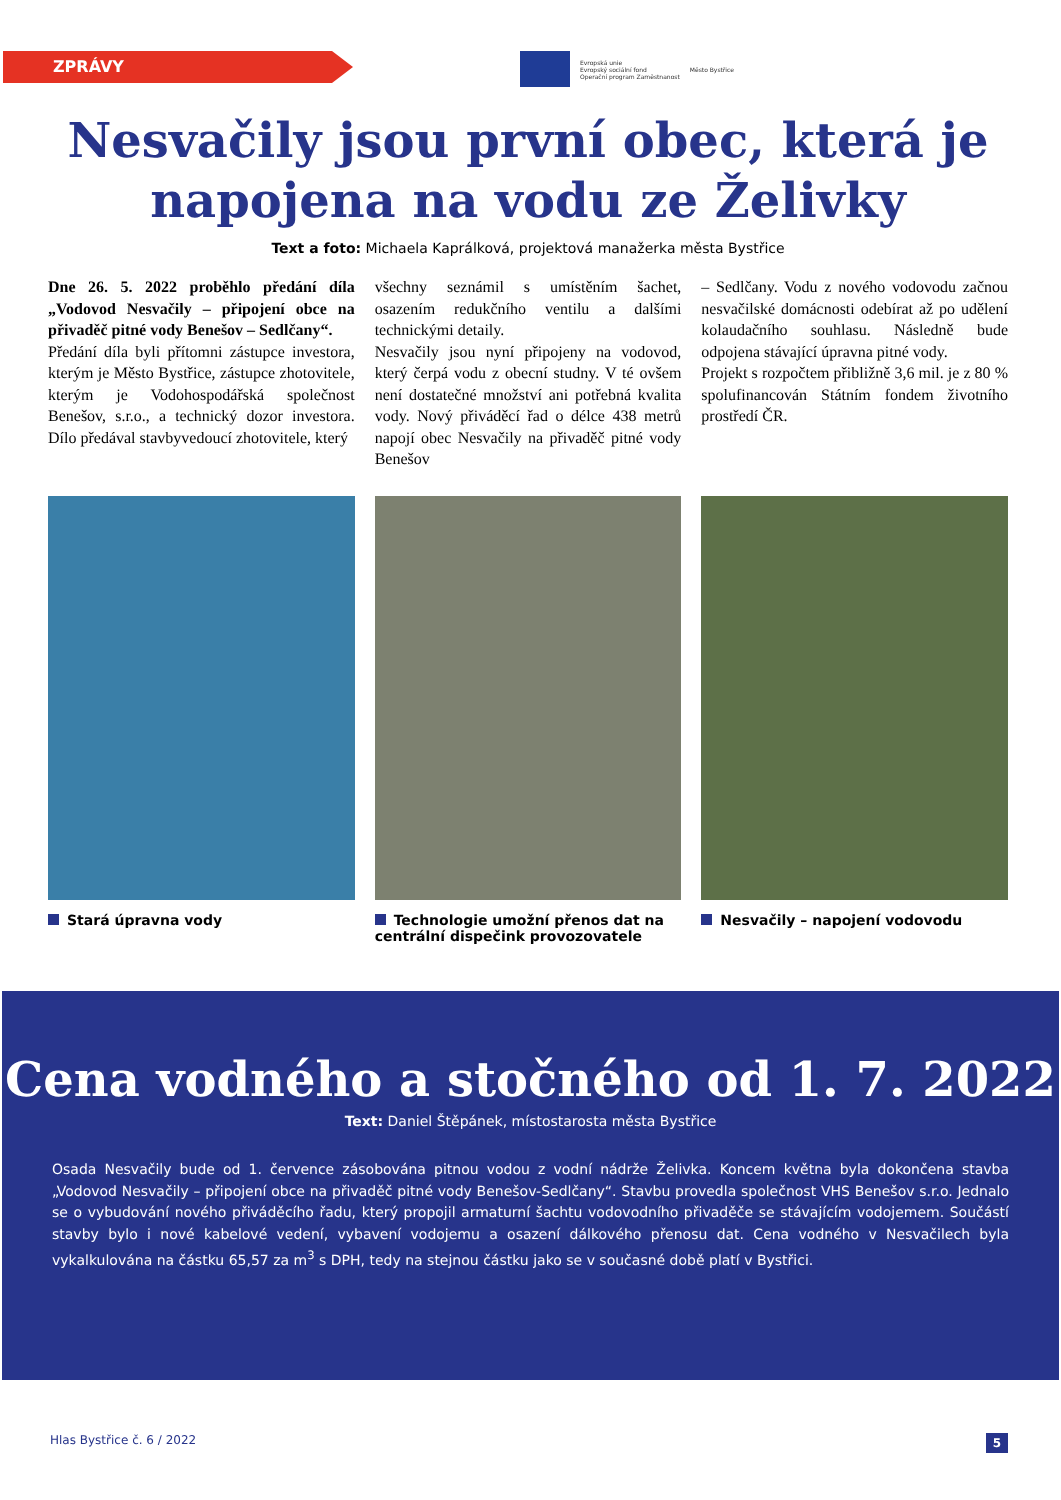ZPRÁVY
Evropská unie
Evropský sociální fond
Operační program Zaměstnanost
Město Bystřice
Nesvačily jsou první obec, která je napojena na vodu ze Želivky
Text a foto: Michaela Kaprálková, projektová manažerka města Bystřice
Dne 26. 5. 2022 proběhlo předání díla „Vodovod Nesvačily – připojení obce na přivaděč pitné vody Benešov – Sedlčany“.
Předání díla byli přítomni zástupce investora, kterým je Město Bystřice, zástupce zhotovitele, kterým je Vodohospodářská společnost Benešov, s.r.o., a technický dozor investora. Dílo předával stavbyvedoucí zhotovitele, který
všechny seznámil s umístěním šachet, osazením redukčního ventilu a dalšími technickými detaily.
Nesvačily jsou nyní připojeny na vodovod, který čerpá vodu z obecní studny. V té ovšem není dostatečné množství ani potřebná kvalita vody. Nový přiváděcí řad o délce 438 metrů napojí obec Nesvačily na přivaděč pitné vody Benešov
– Sedlčany. Vodu z nového vodovodu začnou nesvačilské domácnosti odebírat až po udělení kolaudačního souhlasu. Následně bude odpojena stávající úpravna pitné vody.
Projekt s rozpočtem přibližně 3,6 mil. je z 80 % spolufinancován Státním fondem životního prostředí ČR.
Stará úpravna vody Technologie umožní přenos dat na centrální dispečink provozovatele
Nesvačily – napojení vodovodu
Cena vodného a stočného od 1. 7. 2022
Text: Daniel Štěpánek, místostarosta města Bystřice
Osada Nesvačily bude od 1. července zásobována pitnou vodou z vodní nádrže Želivka. Koncem května byla dokončena stavba „Vodovod Nesvačily – připojení obce na přivaděč pitné vody Benešov-Sedlčany“. Stavbu provedla společnost VHS Benešov s.r.o. Jednalo se o vybudování nového přiváděcího řadu, který propojil armaturní šachtu vodovodního přivaděče se stávajícím vodojemem. Součástí stavby bylo i nové kabelové vedení, vybavení vodojemu a osazení dálkového přenosu dat. Cena vodného v Nesvačilech byla vykalkulována na částku 65,57 za m<sup>3</sup> s DPH, tedy na stejnou částku jako se v současné době platí v Bystřici.
Hlas Bystřice č. 6 / 2022 5